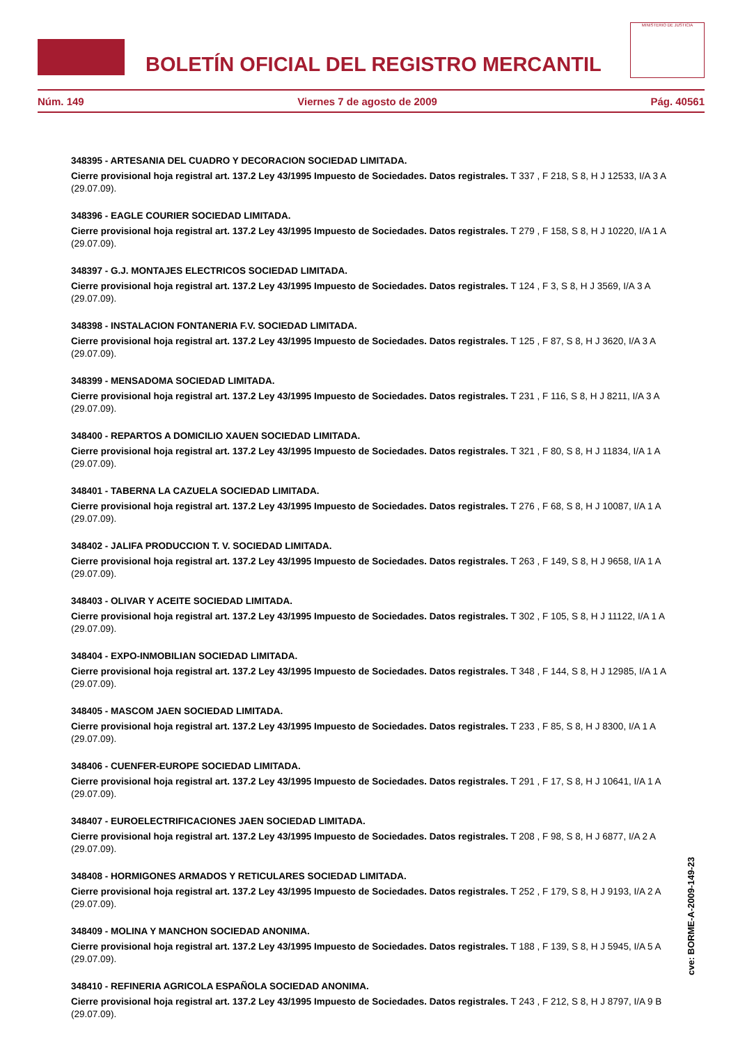BOLETÍN OFICIAL DEL REGISTRO MERCANTIL
MINISTERIO DE JUSTICIA
Núm. 149 Viernes 7 de agosto de 2009 Pág. 40561
348395 - ARTESANIA DEL CUADRO Y DECORACION SOCIEDAD LIMITADA.
Cierre provisional hoja registral art. 137.2 Ley 43/1995 Impuesto de Sociedades. Datos registrales. T 337 , F 218, S 8, H J 12533, I/A 3 A (29.07.09).
348396 - EAGLE COURIER SOCIEDAD LIMITADA.
Cierre provisional hoja registral art. 137.2 Ley 43/1995 Impuesto de Sociedades. Datos registrales. T 279 , F 158, S 8, H J 10220, I/A 1 A (29.07.09).
348397 - G.J. MONTAJES ELECTRICOS SOCIEDAD LIMITADA.
Cierre provisional hoja registral art. 137.2 Ley 43/1995 Impuesto de Sociedades. Datos registrales. T 124 , F 3, S 8, H J 3569, I/A 3 A (29.07.09).
348398 - INSTALACION FONTANERIA F.V. SOCIEDAD LIMITADA.
Cierre provisional hoja registral art. 137.2 Ley 43/1995 Impuesto de Sociedades. Datos registrales. T 125 , F 87, S 8, H J 3620, I/A 3 A (29.07.09).
348399 - MENSADOMA SOCIEDAD LIMITADA.
Cierre provisional hoja registral art. 137.2 Ley 43/1995 Impuesto de Sociedades. Datos registrales. T 231 , F 116, S 8, H J 8211, I/A 3 A (29.07.09).
348400 - REPARTOS A DOMICILIO XAUEN SOCIEDAD LIMITADA.
Cierre provisional hoja registral art. 137.2 Ley 43/1995 Impuesto de Sociedades. Datos registrales. T 321 , F 80, S 8, H J 11834, I/A 1 A (29.07.09).
348401 - TABERNA LA CAZUELA SOCIEDAD LIMITADA.
Cierre provisional hoja registral art. 137.2 Ley 43/1995 Impuesto de Sociedades. Datos registrales. T 276 , F 68, S 8, H J 10087, I/A 1 A (29.07.09).
348402 - JALIFA PRODUCCION T. V. SOCIEDAD LIMITADA.
Cierre provisional hoja registral art. 137.2 Ley 43/1995 Impuesto de Sociedades. Datos registrales. T 263 , F 149, S 8, H J 9658, I/A 1 A (29.07.09).
348403 - OLIVAR Y ACEITE SOCIEDAD LIMITADA.
Cierre provisional hoja registral art. 137.2 Ley 43/1995 Impuesto de Sociedades. Datos registrales. T 302 , F 105, S 8, H J 11122, I/A 1 A (29.07.09).
348404 - EXPO-INMOBILIAN SOCIEDAD LIMITADA.
Cierre provisional hoja registral art. 137.2 Ley 43/1995 Impuesto de Sociedades. Datos registrales. T 348 , F 144, S 8, H J 12985, I/A 1 A (29.07.09).
348405 - MASCOM JAEN SOCIEDAD LIMITADA.
Cierre provisional hoja registral art. 137.2 Ley 43/1995 Impuesto de Sociedades. Datos registrales. T 233 , F 85, S 8, H J 8300, I/A 1 A (29.07.09).
348406 - CUENFER-EUROPE SOCIEDAD LIMITADA.
Cierre provisional hoja registral art. 137.2 Ley 43/1995 Impuesto de Sociedades. Datos registrales. T 291 , F 17, S 8, H J 10641, I/A 1 A (29.07.09).
348407 - EUROELECTRIFICACIONES JAEN SOCIEDAD LIMITADA.
Cierre provisional hoja registral art. 137.2 Ley 43/1995 Impuesto de Sociedades. Datos registrales. T 208 , F 98, S 8, H J 6877, I/A 2 A (29.07.09).
348408 - HORMIGONES ARMADOS Y RETICULARES SOCIEDAD LIMITADA.
Cierre provisional hoja registral art. 137.2 Ley 43/1995 Impuesto de Sociedades. Datos registrales. T 252 , F 179, S 8, H J 9193, I/A 2 A (29.07.09).
348409 - MOLINA Y MANCHON SOCIEDAD ANONIMA.
Cierre provisional hoja registral art. 137.2 Ley 43/1995 Impuesto de Sociedades. Datos registrales. T 188 , F 139, S 8, H J 5945, I/A 5 A (29.07.09).
348410 - REFINERIA AGRICOLA ESPAÑOLA SOCIEDAD ANONIMA.
Cierre provisional hoja registral art. 137.2 Ley 43/1995 Impuesto de Sociedades. Datos registrales. T 243 , F 212, S 8, H J 8797, I/A 9 B (29.07.09).
cve: BORME-A-2009-149-23